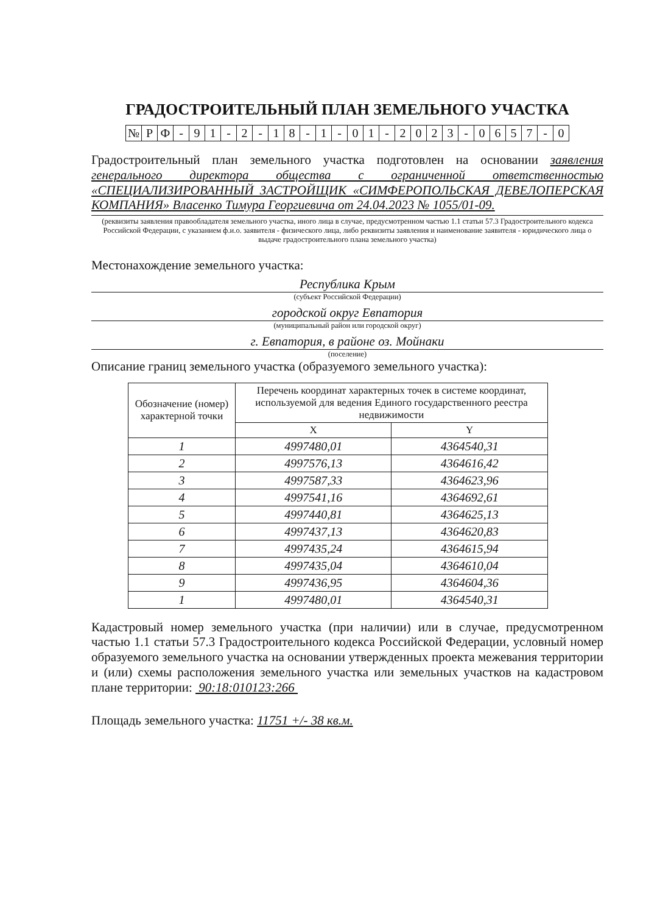ГРАДОСТРОИТЕЛЬНЫЙ ПЛАН ЗЕМЕЛЬНОГО УЧАСТКА
| № | Р | Ф | - | 9 | 1 | - | 2 | - | 1 | 8 | - | 1 | - | 0 | 1 | - | 2 | 0 | 2 | 3 | - | 0 | 6 | 5 | 7 | - | 0 |
Градостроительный план земельного участка подготовлен на основании заявления генерального директора общества с ограниченной ответственностью «СПЕЦИАЛИЗИРОВАННЫЙ ЗАСТРОЙЩИК «СИМФЕРОПОЛЬСКАЯ ДЕВЕЛОПЕРСКАЯ КОМПАНИЯ» Власенко Тимура Георгиевича от 24.04.2023 № 1055/01-09.
(реквизиты заявления правообладателя земельного участка, иного лица в случае, предусмотренном частью 1.1 статьи 57.3 Градостроительного кодекса Российской Федерации, с указанием ф.и.о. заявителя - физического лица, либо реквизиты заявления и наименование заявителя - юридического лица о выдаче градостроительного плана земельного участка)
Местонахождение земельного участка:
Республика Крым
(субъект Российской Федерации)
городской округ Евпатория
(муниципальный район или городской округ)
г. Евпатория, в районе оз. Мойнаки
(поселение)
Описание границ земельного участка (образуемого земельного участка):
| Обозначение (номер) характерной точки | Перечень координат характерных точек в системе координат, используемой для ведения Единого государственного реестра недвижимости | |
| --- | --- | --- |
| | X | Y |
| 1 | 4997480,01 | 4364540,31 |
| 2 | 4997576,13 | 4364616,42 |
| 3 | 4997587,33 | 4364623,96 |
| 4 | 4997541,16 | 4364692,61 |
| 5 | 4997440,81 | 4364625,13 |
| 6 | 4997437,13 | 4364620,83 |
| 7 | 4997435,24 | 4364615,94 |
| 8 | 4997435,04 | 4364610,04 |
| 9 | 4997436,95 | 4364604,36 |
| 1 | 4997480,01 | 4364540,31 |
Кадастровый номер земельного участка (при наличии) или в случае, предусмотренном частью 1.1 статьи 57.3 Градостроительного кодекса Российской Федерации, условный номер образуемого земельного участка на основании утвержденных проекта межевания территории и (или) схемы расположения земельного участка или земельных участков на кадастровом плане территории: 90:18:010123:266
Площадь земельного участка: 11751 +/- 38 кв.м.